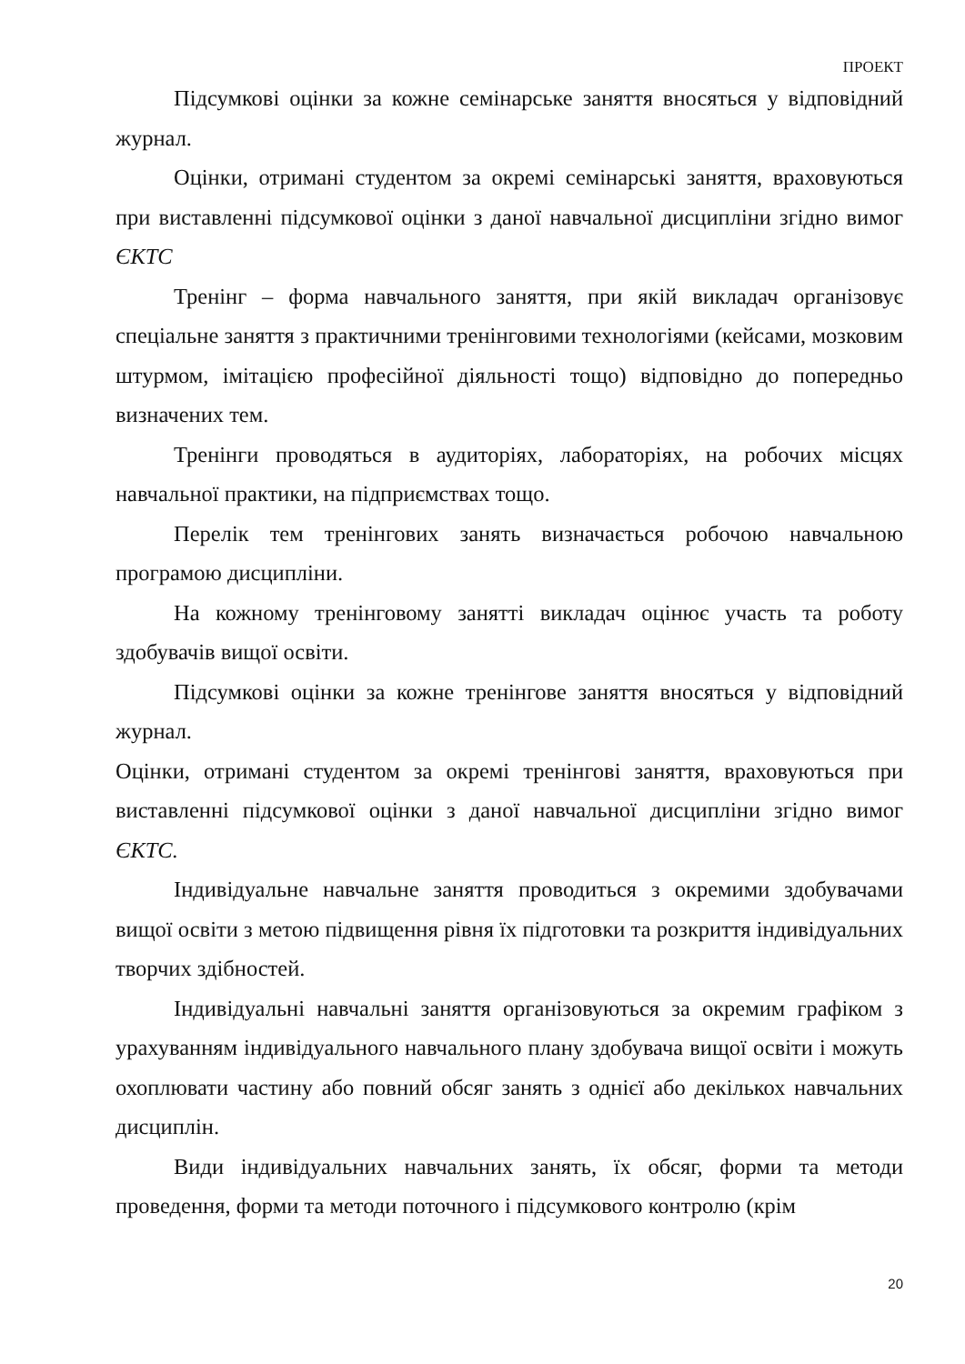ПРОЕКТ
Підсумкові оцінки за кожне семінарське заняття вносяться у відповідний журнал.
Оцінки, отримані студентом за окремі семінарські заняття, враховуються при виставленні підсумкової оцінки з даної навчальної дисципліни згідно вимог ЄКТС
Тренінг – форма навчального заняття, при якій викладач організовує спеціальне заняття з практичними тренінговими технологіями (кейсами, мозковим штурмом, імітацією професійної діяльності тощо) відповідно до попередньо визначених тем.
Тренінги проводяться в аудиторіях, лабораторіях, на робочих місцях навчальної практики, на підприємствах тощо.
Перелік тем тренінгових занять визначається робочою навчальною програмою дисципліни.
На кожному тренінговому занятті викладач оцінює участь та роботу здобувачів вищої освіти.
Підсумкові оцінки за кожне тренінгове заняття вносяться у відповідний журнал.
Оцінки, отримані студентом за окремі тренінгові заняття, враховуються при виставленні підсумкової оцінки з даної навчальної дисципліни згідно вимог ЄКТС.
Індивідуальне навчальне заняття проводиться з окремими здобувачами вищої освіти з метою підвищення рівня їх підготовки та розкриття індивідуальних творчих здібностей.
Індивідуальні навчальні заняття організовуються за окремим графіком з урахуванням індивідуального навчального плану здобувача вищої освіти і можуть охоплювати частину або повний обсяг занять з однієї або декількох навчальних дисциплін.
Види індивідуальних навчальних занять, їх обсяг, форми та методи проведення, форми та методи поточного і підсумкового контролю (крім
20